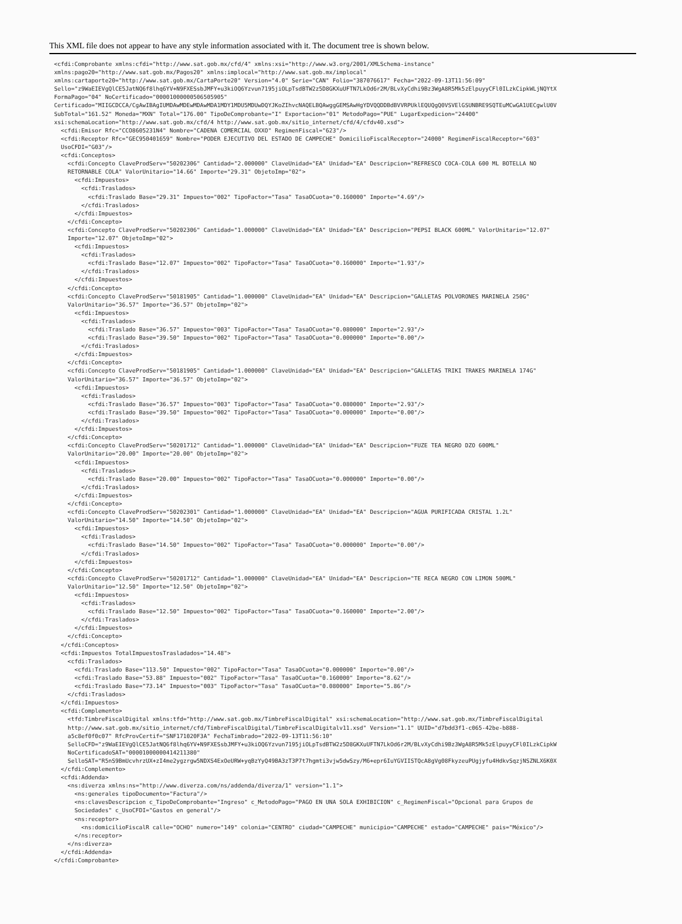This XML file does not appear to have any style information associated with it. The document tree is shown below.
<cfdi:Comprobante xmlns:cfdi="http://www.sat.gob.mx/cfd/4" xmlns:xsi="http://www.w3.org/2001/XMLSchema-instance"
xmlns:pago20="http://www.sat.gob.mx/Pagos20" xmlns:implocal="http://www.sat.gob.mx/implocal"
xmlns:cartaporte20="http://www.sat.gob.mx/CartaPorte20" Version="4.0" Serie="CAN" Folio="387076617" Fecha="2022-09-13T11:56:09"
Sello="z9WaEIEVgQlCE5JatNQ6f8lhq6YV+N9FXESsbJMFY+u3kiOQ6Yzvun7195jiOLpTsdBTW2z5D8GKXuUFTN7LkOd6r2M/BLvXyCdhi9Bz3WgA8R5Mk5zElpuyyCFl0ILzkCipkWLjNQYtX
FormaPago="04" NoCertificado="00001000000506505905"
Certificado="MIIGCDCCA/CgAwIBAgIUMDAwMDEwMDAwMDA1MDY1MDU5MDUwDQYJKoZIhvcNAQELBQAwggGEMSAwHgYDVQQDDBdBVVRPUklEQUQgQ0VSVElGSUNBRE9SQTEuMCwGA1UECgwlU0V
SubTotal="161.52" Moneda="MXN" Total="176.00" TipoDeComprobante="I" Exportacion="01" MetodoPago="PUE" LugarExpedicion="24400"
xsi:schemaLocation="http://www.sat.gob.mx/cfd/4 http://www.sat.gob.mx/sitio_internet/cfd/4/cfdv40.xsd">
  <cfdi:Emisor Rfc="CCO8605231N4" Nombre="CADENA COMERCIAL OXXO" RegimenFiscal="623"/>
  <cfdi:Receptor Rfc="GEC950401659" Nombre="PODER EJECUTIVO DEL ESTADO DE CAMPECHE" DomicilioFiscalReceptor="24000" RegimenFiscalReceptor="603"
  UsoCFDI="G03"/>
  <cfdi:Conceptos>
    <cfdi:Concepto ClaveProdServ="50202306" Cantidad="2.000000" ClaveUnidad="EA" Unidad="EA" Descripcion="REFRESCO COCA-COLA 600 ML BOTELLA NO
    RETORNABLE COLA" ValorUnitario="14.66" Importe="29.31" ObjetoImp="02">
      <cfdi:Impuestos>
        <cfdi:Traslados>
          <cfdi:Traslado Base="29.31" Impuesto="002" TipoFactor="Tasa" TasaOCuota="0.160000" Importe="4.69"/>
        </cfdi:Traslados>
      </cfdi:Impuestos>
    </cfdi:Concepto>
    <cfdi:Concepto ClaveProdServ="50202306" Cantidad="1.000000" ClaveUnidad="EA" Unidad="EA" Descripcion="PEPSI BLACK 600ML" ValorUnitario="12.07"
    Importe="12.07" ObjetoImp="02">
      <cfdi:Impuestos>
        <cfdi:Traslados>
          <cfdi:Traslado Base="12.07" Impuesto="002" TipoFactor="Tasa" TasaOCuota="0.160000" Importe="1.93"/>
        </cfdi:Traslados>
      </cfdi:Impuestos>
    </cfdi:Concepto>
    <cfdi:Concepto ClaveProdServ="50181905" Cantidad="1.000000" ClaveUnidad="EA" Unidad="EA" Descripcion="GALLETAS POLVORONES MARINELA 250G"
    ValorUnitario="36.57" Importe="36.57" ObjetoImp="02">
      <cfdi:Impuestos>
        <cfdi:Traslados>
          <cfdi:Traslado Base="36.57" Impuesto="003" TipoFactor="Tasa" TasaOCuota="0.080000" Importe="2.93"/>
          <cfdi:Traslado Base="39.50" Impuesto="002" TipoFactor="Tasa" TasaOCuota="0.000000" Importe="0.00"/>
        </cfdi:Traslados>
      </cfdi:Impuestos>
    </cfdi:Concepto>
    <cfdi:Concepto ClaveProdServ="50181905" Cantidad="1.000000" ClaveUnidad="EA" Unidad="EA" Descripcion="GALLETAS TRIKI TRAKES MARINELA 174G"
    ValorUnitario="36.57" Importe="36.57" ObjetoImp="02">
      <cfdi:Impuestos>
        <cfdi:Traslados>
          <cfdi:Traslado Base="36.57" Impuesto="003" TipoFactor="Tasa" TasaOCuota="0.080000" Importe="2.93"/>
          <cfdi:Traslado Base="39.50" Impuesto="002" TipoFactor="Tasa" TasaOCuota="0.000000" Importe="0.00"/>
        </cfdi:Traslados>
      </cfdi:Impuestos>
    </cfdi:Concepto>
    <cfdi:Concepto ClaveProdServ="50201712" Cantidad="1.000000" ClaveUnidad="EA" Unidad="EA" Descripcion="FUZE TEA NEGRO DZO 600ML"
    ValorUnitario="20.00" Importe="20.00" ObjetoImp="02">
      <cfdi:Impuestos>
        <cfdi:Traslados>
          <cfdi:Traslado Base="20.00" Impuesto="002" TipoFactor="Tasa" TasaOCuota="0.000000" Importe="0.00"/>
        </cfdi:Traslados>
      </cfdi:Impuestos>
    </cfdi:Concepto>
    <cfdi:Concepto ClaveProdServ="50202301" Cantidad="1.000000" ClaveUnidad="EA" Unidad="EA" Descripcion="AGUA PURIFICADA CRISTAL 1.2L"
    ValorUnitario="14.50" Importe="14.50" ObjetoImp="02">
      <cfdi:Impuestos>
        <cfdi:Traslados>
          <cfdi:Traslado Base="14.50" Impuesto="002" TipoFactor="Tasa" TasaOCuota="0.000000" Importe="0.00"/>
        </cfdi:Traslados>
      </cfdi:Impuestos>
    </cfdi:Concepto>
    <cfdi:Concepto ClaveProdServ="50201712" Cantidad="1.000000" ClaveUnidad="EA" Unidad="EA" Descripcion="TE RECA NEGRO CON LIMON 500ML"
    ValorUnitario="12.50" Importe="12.50" ObjetoImp="02">
      <cfdi:Impuestos>
        <cfdi:Traslados>
          <cfdi:Traslado Base="12.50" Impuesto="002" TipoFactor="Tasa" TasaOCuota="0.160000" Importe="2.00"/>
        </cfdi:Traslados>
      </cfdi:Impuestos>
    </cfdi:Concepto>
  </cfdi:Conceptos>
  <cfdi:Impuestos TotalImpuestosTrasladados="14.48">
    <cfdi:Traslados>
      <cfdi:Traslado Base="113.50" Impuesto="002" TipoFactor="Tasa" TasaOCuota="0.000000" Importe="0.00"/>
      <cfdi:Traslado Base="53.88" Impuesto="002" TipoFactor="Tasa" TasaOCuota="0.160000" Importe="8.62"/>
      <cfdi:Traslado Base="73.14" Impuesto="003" TipoFactor="Tasa" TasaOCuota="0.080000" Importe="5.86"/>
    </cfdi:Traslados>
  </cfdi:Impuestos>
  <cfdi:Complemento>
    <tfd:TimbreFiscalDigital xmlns:tfd="http://www.sat.gob.mx/TimbreFiscalDigital" xsi:schemaLocation="http://www.sat.gob.mx/TimbreFiscalDigital
    http://www.sat.gob.mx/sitio_internet/cfd/TimbreFiscalDigital/TimbreFiscalDigitalv11.xsd" Version="1.1" UUID="d7bdd3f1-c065-42be-b888-
    a5c8ef0f0c07" RfcProvCertif="SNF171020F3A" FechaTimbrado="2022-09-13T11:56:10"
    SelloCFD="z9WaEIEVgQlCE5JatNQ6f8lhq6YV+N9FXESsbJMFY+u3kiOQ6Yzvun7195jiOLpTsdBTW2z5D8GKXuUFTN7LkOd6r2M/BLvXyCdhi9Bz3WgA8R5Mk5zElpuyyCFl0ILzkCipkW
    NoCertificadoSAT="00001000000414211380"
    SelloSAT="R5nS9BmUcvhrzUX+zI4me2ygzrgw5NDXS4ExOeURW+yqBzYyQ49BA3zT3P7t7hgmti3vjw5dwSzy/M6+epr6IuYGVIISTQcA8gVg08FkyzeuPUgjyfu4HdkvSqzjNSZNLX6K0X
  </cfdi:Complemento>
  <cfdi:Addenda>
    <ns:diverza xmlns:ns="http://www.diverza.com/ns/addenda/diverza/1" version="1.1">
      <ns:generales tipoDocumento="Factura"/>
      <ns:clavesDescripcion c_TipoDeComprobante="Ingreso" c_MetodoPago="PAGO EN UNA SOLA EXHIBICION" c_RegimenFiscal="Opcional para Grupos de
      Sociedades" c_UsoCFDI="Gastos en general"/>
      <ns:receptor>
        <ns:domicilioFiscalR calle="OCHO" numero="149" colonia="CENTRO" ciudad="CAMPECHE" municipio="CAMPECHE" estado="CAMPECHE" pais="México"/>
      </ns:receptor>
    </ns:diverza>
  </cfdi:Addenda>
</cfdi:Comprobante>